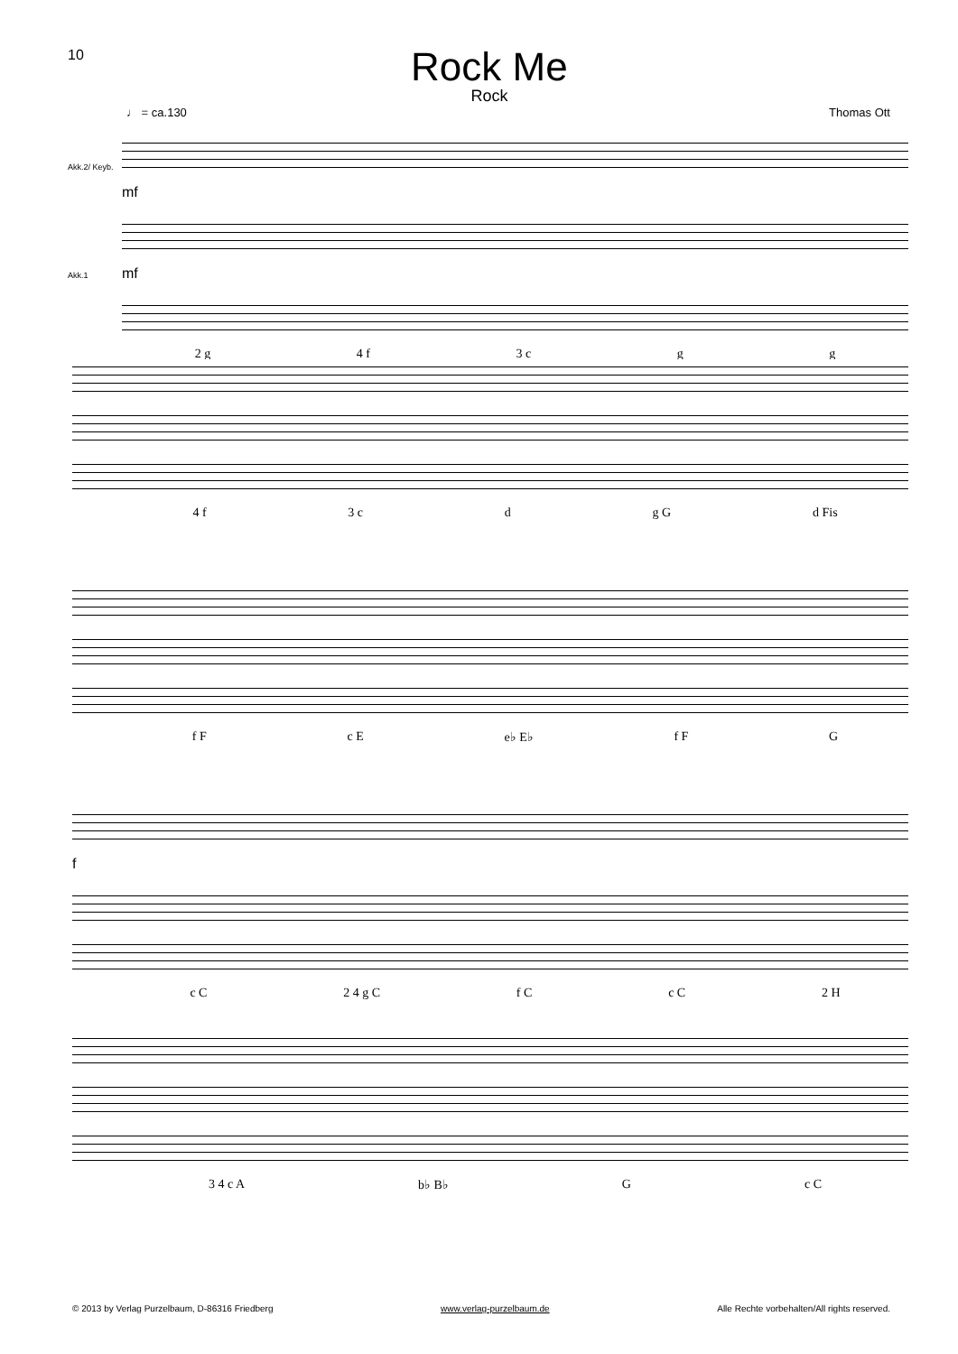10
Rock Me
Rock
♩ = ca.130 Thomas Ott
Akk.2/ Keyb.
Akk.1
mf
mf
2 g 4 f 3 c g g
4 f 3 c d g G d Fis
f F c E e♭ E♭ f F G
f
c C 2 4 g C f C c C 2 H
3 4 c A b♭ B♭ G c C
© 2013 by Verlag Purzelbaum, D-86316 Friedberg www.verlag-purzelbaum.de Alle Rechte vorbehalten/All rights reserved.